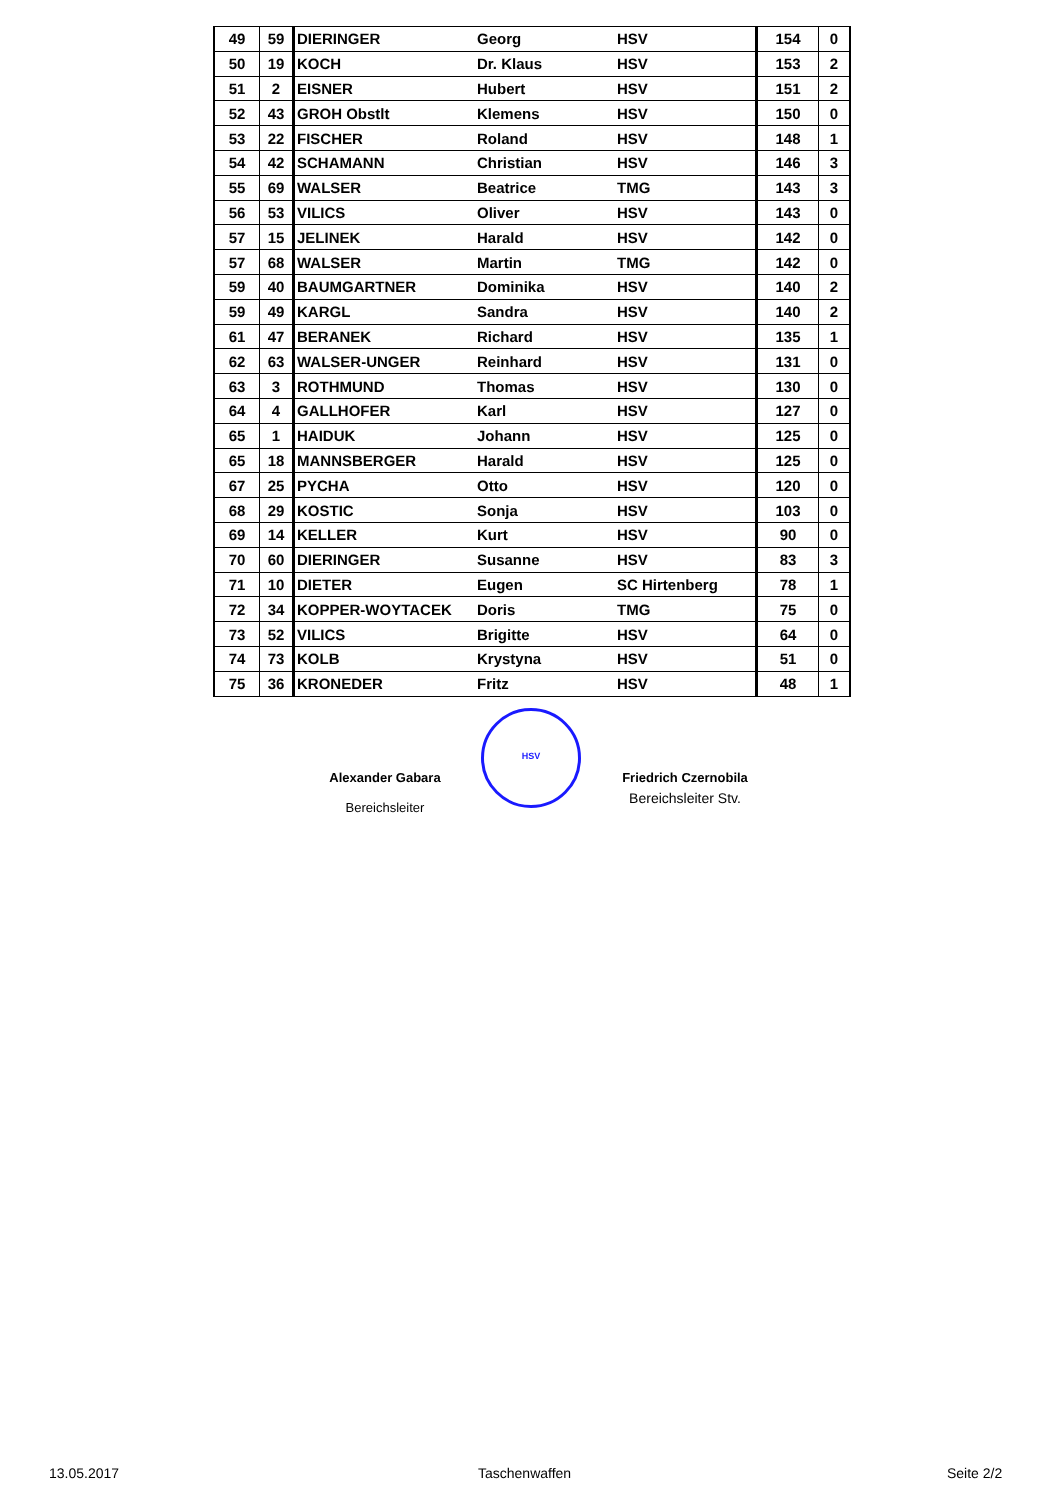| 49 | 59 | DIERINGER | Georg | HSV | 154 | 0 |
| 50 | 19 | KOCH | Dr. Klaus | HSV | 153 | 2 |
| 51 | 2 | EISNER | Hubert | HSV | 151 | 2 |
| 52 | 43 | GROH Obstlt | Klemens | HSV | 150 | 0 |
| 53 | 22 | FISCHER | Roland | HSV | 148 | 1 |
| 54 | 42 | SCHAMANN | Christian | HSV | 146 | 3 |
| 55 | 69 | WALSER | Beatrice | TMG | 143 | 3 |
| 56 | 53 | VILICS | Oliver | HSV | 143 | 0 |
| 57 | 15 | JELINEK | Harald | HSV | 142 | 0 |
| 57 | 68 | WALSER | Martin | TMG | 142 | 0 |
| 59 | 40 | BAUMGARTNER | Dominika | HSV | 140 | 2 |
| 59 | 49 | KARGL | Sandra | HSV | 140 | 2 |
| 61 | 47 | BERANEK | Richard | HSV | 135 | 1 |
| 62 | 63 | WALSER-UNGER | Reinhard | HSV | 131 | 0 |
| 63 | 3 | ROTHMUND | Thomas | HSV | 130 | 0 |
| 64 | 4 | GALLHOFER | Karl | HSV | 127 | 0 |
| 65 | 1 | HAIDUK | Johann | HSV | 125 | 0 |
| 65 | 18 | MANNSBERGER | Harald | HSV | 125 | 0 |
| 67 | 25 | PYCHA | Otto | HSV | 120 | 0 |
| 68 | 29 | KOSTIC | Sonja | HSV | 103 | 0 |
| 69 | 14 | KELLER | Kurt | HSV | 90 | 0 |
| 70 | 60 | DIERINGER | Susanne | HSV | 83 | 3 |
| 71 | 10 | DIETER | Eugen | SC Hirtenberg | 78 | 1 |
| 72 | 34 | KOPPER-WOYTACEK | Doris | TMG | 75 | 0 |
| 73 | 52 | VILICS | Brigitte | HSV | 64 | 0 |
| 74 | 73 | KOLB | Krystyna | HSV | 51 | 0 |
| 75 | 36 | KRONEDER | Fritz | HSV | 48 | 1 |
Alexander Gabara
Bereichsleiter
HSV
Friedrich Czernobila
Bereichsleiter Stv.
13.05.2017 Taschenwaffen Seite 2/2